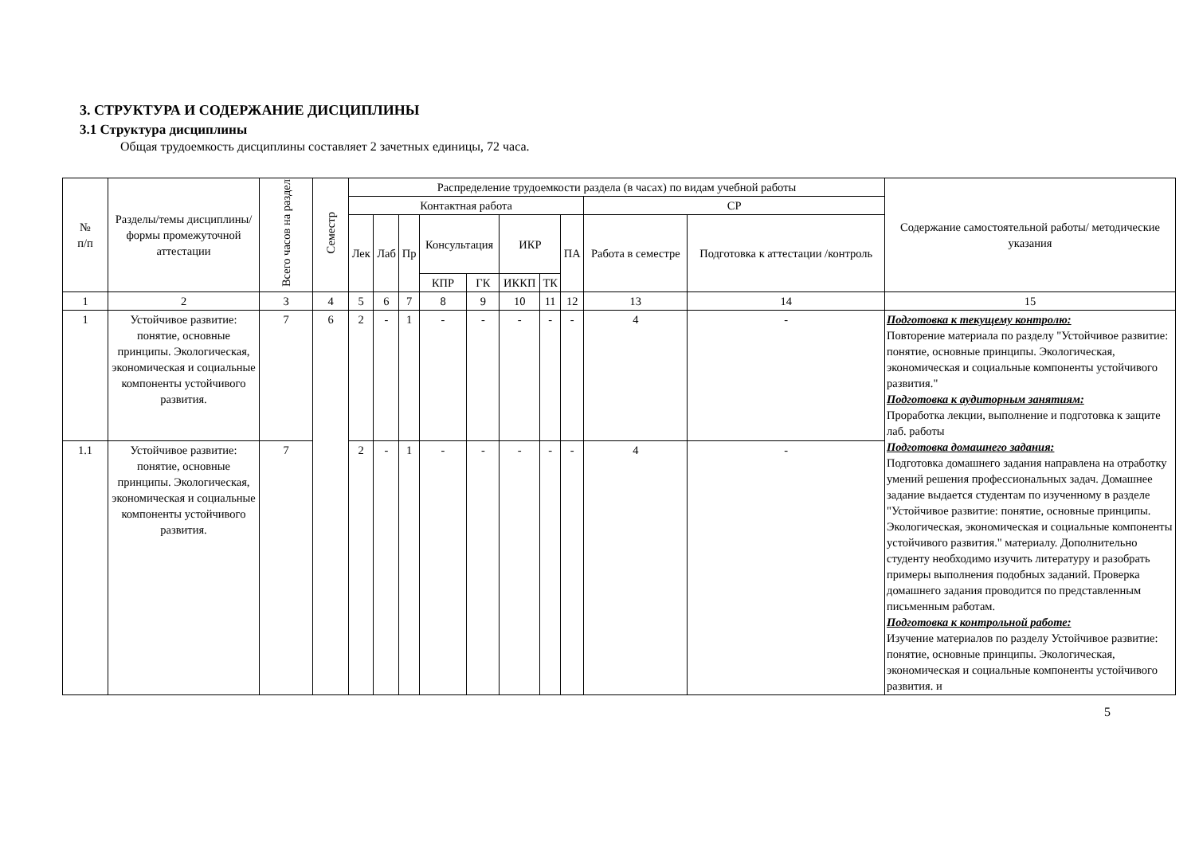3. СТРУКТУРА И СОДЕРЖАНИЕ ДИСЦИПЛИНЫ
3.1 Структура дисциплины
Общая трудоемкость дисциплины составляет 2 зачетных единицы, 72 часа.
| № п/п | Разделы/темы дисциплины/формы промежуточной аттестации | Всего часов на раздел | Семестр | Распределение трудоемкости раздела (в часах) по видам учебной работы | | | | | | | | | | Содержание самостоятельной работы/ методические указания |
| --- | --- | --- | --- | --- | --- | --- | --- | --- | --- | --- | --- | --- | --- | --- |
| | | | | Контактная работа | | | | | | | | СР | | |
| | | | | Лек | Лаб | Пр | Консультация | | ИКР | | ПА | Работа в семестре | Подготовка к аттестации /контроль | |
| | | | | | | | КПР | ГК | ИККП | ТК | | | | |
| 1 | 2 | 3 | 4 | 5 | 6 | 7 | 8 | 9 | 10 | 11 | 12 | 13 | 14 | 15 |
| 1 | Устойчивое развитие: понятие, основные принципы. Экологическая, экономическая и социальные компоненты устойчивого развития. | 7 | 6 | 2 | - | 1 | - | - | - | - | - | 4 | - | Подготовка к текущему контролю: Повторение материала по разделу "Устойчивое развитие: понятие, основные принципы. Экологическая, экономическая и социальные компоненты устойчивого развития." Подготовка к аудиторным занятиям: Проработка лекции, выполнение и подготовка к защите лаб. работы Подготовка домашнего задания: Подготовка домашнего задания направлена на отработку умений решения профессиональных задач. Домашнее задание выдается студентам по изученному в разделе "Устойчивое развитие: понятие, основные принципы. Экологическая, экономическая и социальные компоненты устойчивого развития." материалу. Дополнительно студенту необходимо изучить литературу и разобрать примеры выполнения подобных заданий. Проверка домашнего задания проводится по представленным письменным работам. Подготовка к контрольной работе: Изучение материалов по разделу Устойчивое развитие: понятие, основные принципы. Экологическая, экономическая и социальные компоненты устойчивого развития. и |
| 1.1 | Устойчивое развитие: понятие, основные принципы. Экологическая, экономическая и социальные компоненты устойчивого развития. | 7 | | 2 | - | 1 | - | - | - | - | - | 4 | - | |
5